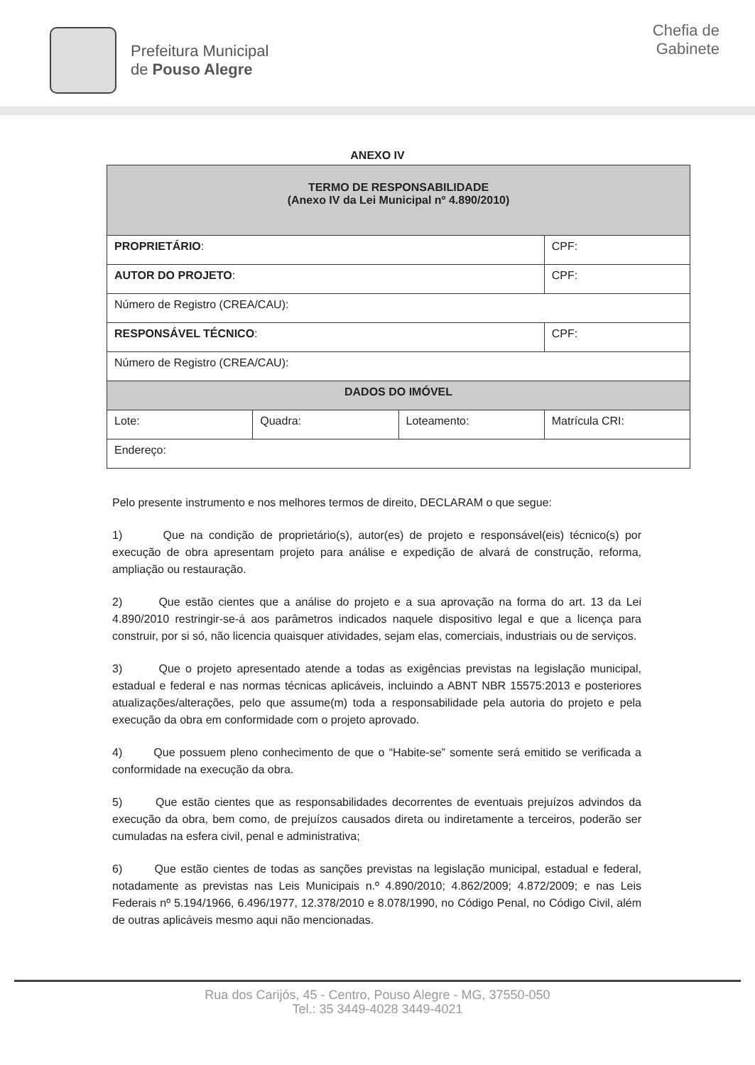Prefeitura Municipal
de Pouso Alegre
Chefia de
Gabinete
ANEXO IV
| TERMO DE RESPONSABILIDADE (Anexo IV da Lei Municipal nº 4.890/2010) | | | |
| PROPRIETÁRIO : | | | CPF: |
| AUTOR DO PROJETO : | | | CPF: |
| Número de Registro (CREA/CAU): | | | |
| RESPONSÁVEL TÉCNICO : | | | CPF: |
| Número de Registro (CREA/CAU): | | | |
| DADOS DO IMÓVEL | | | |
| Lote: | Quadra: | Loteamento: | Matrícula CRI: |
| Endereço: | | | |
Pelo presente instrumento e nos melhores termos de direito, DECLARAM o que segue:
1) Que na condição de proprietário(s), autor(es) de projeto e responsável(eis) técnico(s) por execução de obra apresentam projeto para análise e expedição de alvará de construção, reforma, ampliação ou restauração.
2) Que estão cientes que a análise do projeto e a sua aprovação na forma do art. 13 da Lei 4.890/2010 restringir-se-á aos parâmetros indicados naquele dispositivo legal e que a licença para construir, por si só, não licencia quaisquer atividades, sejam elas, comerciais, industriais ou de serviços.
3) Que o projeto apresentado atende a todas as exigências previstas na legislação municipal, estadual e federal e nas normas técnicas aplicáveis, incluindo a ABNT NBR 15575:2013 e posteriores atualizações/alterações, pelo que assume(m) toda a responsabilidade pela autoria do projeto e pela execução da obra em conformidade com o projeto aprovado.
4) Que possuem pleno conhecimento de que o “Habite-se” somente será emitido se verificada a conformidade na execução da obra.
5) Que estão cientes que as responsabilidades decorrentes de eventuais prejuízos advindos da execução da obra, bem como, de prejuízos causados direta ou indiretamente a terceiros, poderão ser cumuladas na esfera civil, penal e administrativa;
6) Que estão cientes de todas as sanções previstas na legislação municipal, estadual e federal, notadamente as previstas nas Leis Municipais n.º 4.890/2010; 4.862/2009; 4.872/2009; e nas Leis Federais nº 5.194/1966, 6.496/1977, 12.378/2010 e 8.078/1990, no Código Penal, no Código Civil, além de outras aplicáveis mesmo aqui não mencionadas.
Rua dos Carijós, 45 - Centro, Pouso Alegre - MG, 37550-050
Tel.: 35 3449-4028 3449-4021